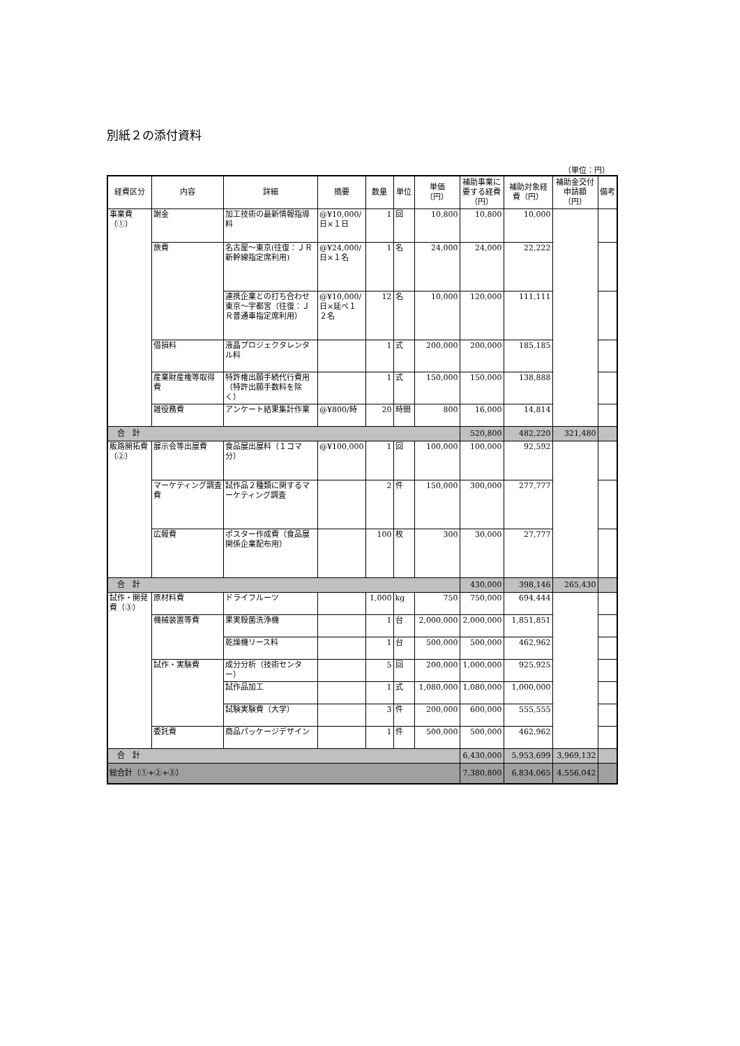別紙２の添付資料
（単位：円）
| 経費区分 | 内容 | 詳細 | 摘要 | 数量 | 単位 | 単価 （円） | 補助事業に要する経費（円） | 補助対象経費（円） | 補助金交付申請額（円） | 備考 |
| --- | --- | --- | --- | --- | --- | --- | --- | --- | --- | --- |
| 事業費（①） | 謝金 | 加工技術の最新情報指導料 | @¥10,000/日×１日 | 1 | 回 | 10,800 | 10,800 | 10,000 | | |
| | 旅費 | 名古屋～東京(往復：ＪＲ新幹線指定席利用) | @¥24,000/日×１名 | 1 | 名 | 24,000 | 24,000 | 22,222 | | |
| | | 連携企業との打ち合わせ東京～宇都宮（往復：ＪＲ普通車指定席利用） | @¥10,000/日×延べ１２名 | 12 | 名 | 10,000 | 120,000 | 111,111 | | |
| | 借損料 | 液晶プロジェクタレンタル料 | | 1 | 式 | 200,000 | 200,000 | 185,185 | | |
| | 産業財産権等取得費 | 特許権出願手続代行費用（特許出願手数料を除く） | | 1 | 式 | 150,000 | 150,000 | 138,888 | | |
| | 雑役務費 | アンケート結果集計作業 | @¥800/時 | 20 | 時間 | 800 | 16,000 | 14,814 | | |
| 合 計 | | | | | | | 520,800 | 482,220 | 321,480 | |
| 販路開拓費（②） | 展示会等出展費 | 食品展出展料（１コマ分） | @¥100,000 | 1 | 回 | 100,000 | 100,000 | 92,592 | | |
| | マーケティング調査費 | 試作品２種類に関するマーケティング調査 | | 2 | 件 | 150,000 | 300,000 | 277,777 | | |
| | 広報費 | ポスター作成費（食品展関係企業配布用） | | 100 | 枚 | 300 | 30,000 | 27,777 | | |
| 合 計 | | | | | | | 430,000 | 398,146 | 265,430 | |
| 試作・開発費（③） | 原材料費 | ドライフルーツ | | 1,000 | kg | 750 | 750,000 | 694,444 | | |
| | 機械装置等費 | 果実殺菌洗浄機 | | 1 | 台 | 2,000,000 | 2,000,000 | 1,851,851 | | |
| | | 乾燥機リース料 | | 1 | 台 | 500,000 | 500,000 | 462,962 | | |
| | 試作・実験費 | 成分分析（技術センター） | | 5 | 回 | 200,000 | 1,000,000 | 925,925 | | |
| | | 試作品加工 | | 1 | 式 | 1,080,000 | 1,080,000 | 1,000,000 | | |
| | | 試験実験費（大学） | | 3 | 件 | 200,000 | 600,000 | 555,555 | | |
| | 委託費 | 商品パッケージデザイン | | 1 | 件 | 500,000 | 500,000 | 462,962 | | |
| 合 計 | | | | | | | 6,430,000 | 5,953,699 | 3,969,132 | |
| 総合計（①+②+③） | | | | | | | 7,380,800 | 6,834,065 | 4,556,042 | |